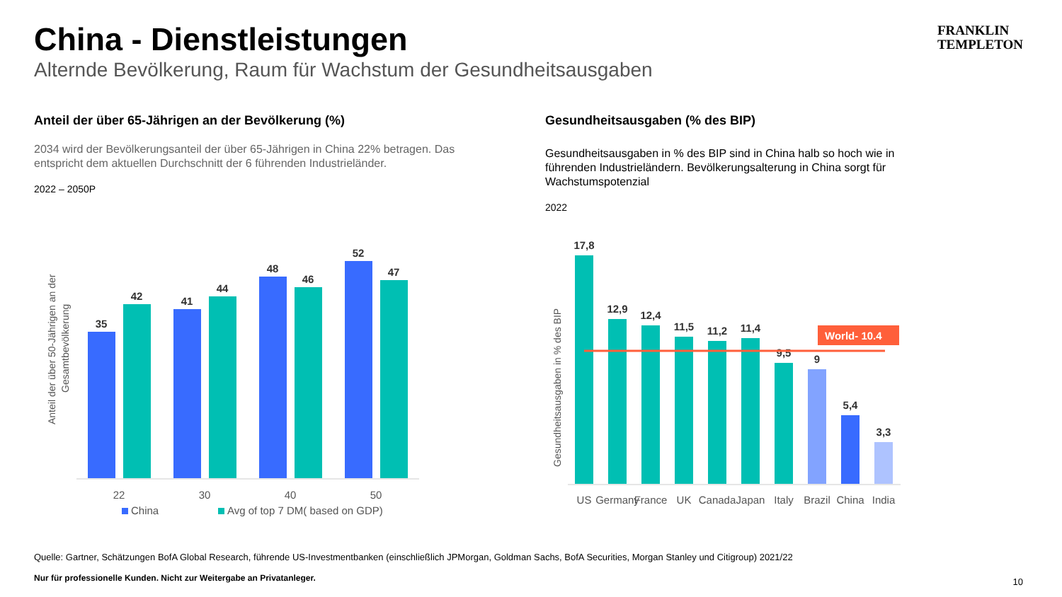China - Dienstleistungen
Alternde Bevölkerung, Raum für Wachstum der Gesundheitsausgaben
FRANKLIN
TEMPLETON
Anteil der über 65-Jährigen an der Bevölkerung (%)
2034 wird der Bevölkerungsanteil der über 65-Jährigen in China 22% betragen. Das entspricht dem aktuellen Durchschnitt der 6 führenden Industrieländer.
2022 – 2050P
Gesundheitsausgaben (% des BIP)
Gesundheitsausgaben in % des BIP sind in China halb so hoch wie in führenden Industrieländern. Bevölkerungsalterung in China sorgt für Wachstumspotenzial
2022
Anteil der über 50-Jährigen an der
Gesamtbevölkerung
35
42
41
44
48
46
52
47
22
30
40
50
China
Avg of top 7 DM( based on GDP)
Gesundheitsausgaben in % des BIP
17,8
12,9
12,4
11,5
11,2
11,4
9,5
9
5,4
3,3
World- 10.4
US
Germany
France
UK
Canada
Japan
Italy
Brazil
China
India
Quelle: Gartner, Schätzungen BofA Global Research, führende US-Investmentbanken (einschließlich JPMorgan, Goldman Sachs, BofA Securities, Morgan Stanley und Citigroup) 2021/22
Nur für professionelle Kunden. Nicht zur Weitergabe an Privatanleger.
10